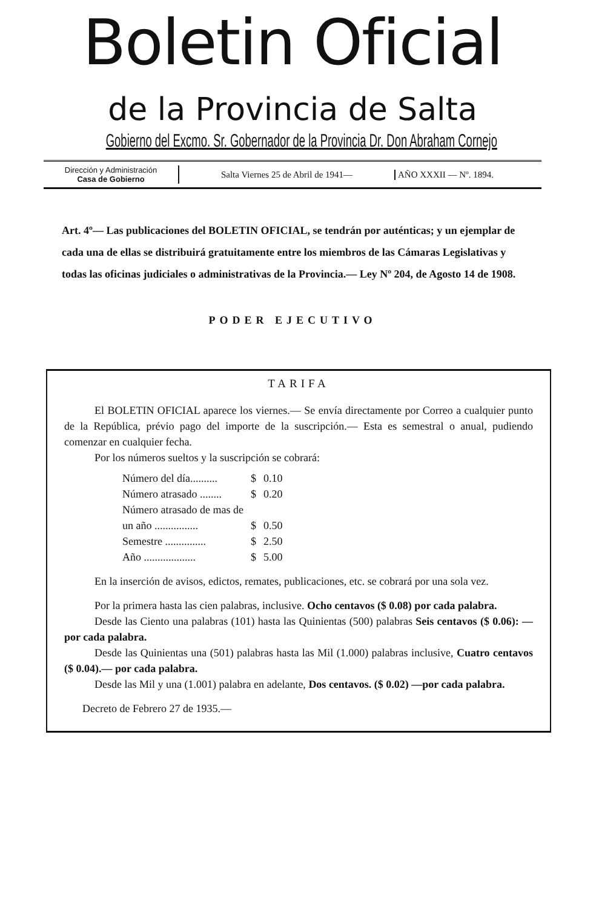Boletin Oficial
de la Provincia de Salta
Gobierno del Excmo. Sr. Gobernador de la Provincia Dr. Don Abraham Cornejo
Dirección y Administración
Casa de Gobierno
Salta Viernes 25 de Abril de 1941— AÑO XXXII — Nº. 1894.
Art. 4º— Las publicaciones del BOLETIN OFICIAL, se tendrán por auténticas; y un ejemplar de cada una de ellas se distribuirá gratuitamente entre los miembros de las Cámaras Legislativas y todas las oficinas judiciales o administrativas de la Provincia.— Ley Nº 204, de Agosto 14 de 1908.
PODER EJECUTIVO
TARIFA
El BOLETIN OFICIAL aparece los viernes.— Se envía directamente por Correo a cualquier punto de la República, prévio pago del importe de la suscripción.— Esta es semestral o anual, pudiendo comenzar en cualquier fecha.
Por los números sueltos y la suscripción se cobrará:
| Número del día.......... | $ | 0.10 |
| Número atrasado ........ | $ | 0.20 |
| Número atrasado de mas de un año ................ | $ | 0.50 |
| Semestre ............... | $ | 2.50 |
| Año ................... | $ | 5.00 |
En la inserción de avisos, edictos, remates, publicaciones, etc. se cobrará por una sola vez.
Por la primera hasta las cien palabras, inclusive. Ocho centavos ($ 0.08) por cada palabra.
Desde las Ciento una palabras (101) hasta las Quinientas (500) palabras Seis centavos ($ 0.06): —por cada palabra.
Desde las Quinientas una (501) palabras hasta las Mil (1.000) palabras inclusive, Cuatro centavos ($ 0.04).— por cada palabra.
Desde las Mil y una (1.001) palabra en adelante, Dos centavos. ($ 0.02) —por cada palabra.
Decreto de Febrero 27 de 1935.—